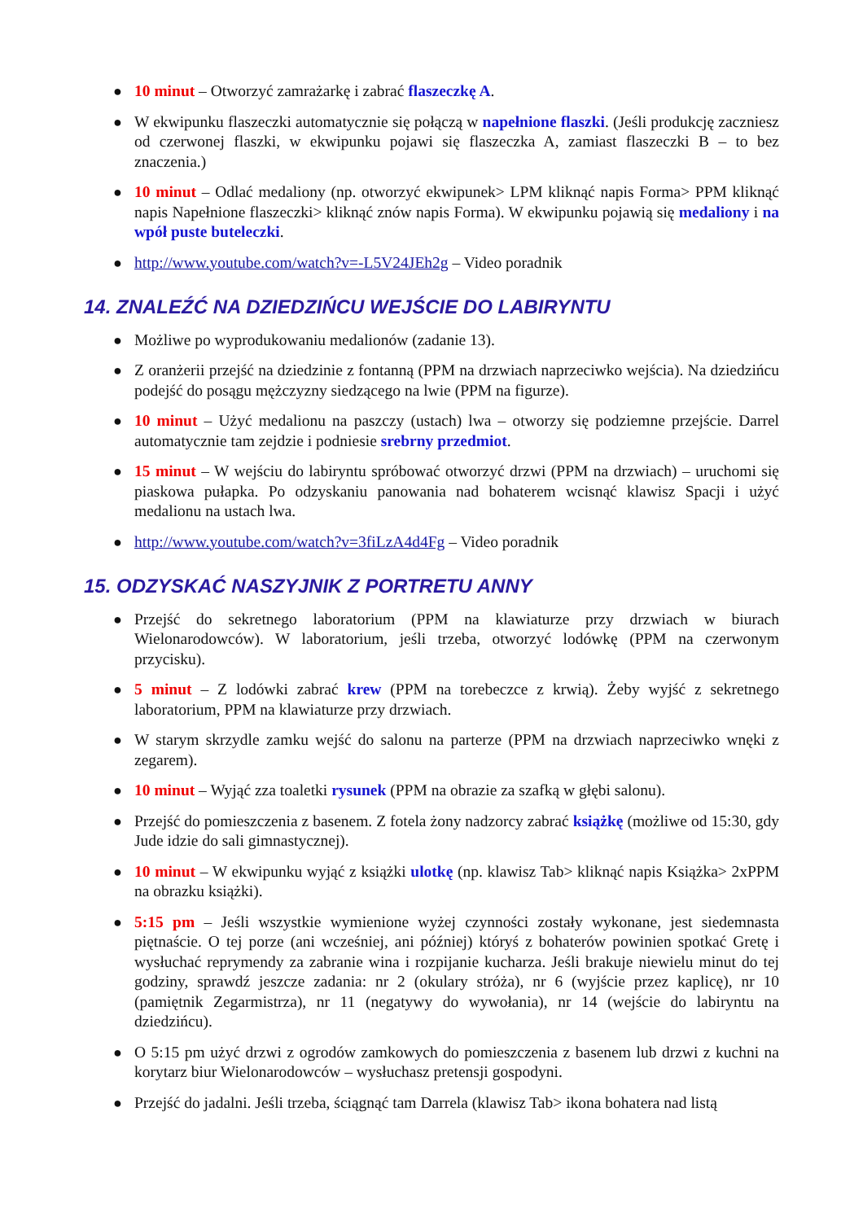● 10 minut – Otworzyć zamrażarkę i zabrać flaszeczkę A.
● W ekwipunku flaszeczki automatycznie się połączą w napełnione flaszki. (Jeśli produkcję zaczniesz od czerwonej flaszki, w ekwipunku pojawi się flaszeczka A, zamiast flaszeczki B – to bez znaczenia.)
● 10 minut – Odlać medaliony (np. otworzyć ekwipunek> LPM kliknąć napis Forma> PPM kliknąć napis Napełnione flaszeczki> kliknąć znów napis Forma). W ekwipunku pojawią się medaliony i na wpół puste buteleczki.
● http://www.youtube.com/watch?v=-L5V24JEh2g – Video poradnik
14. ZNALEŹĆ NA DZIEDZIŃCU WEJŚCIE DO LABIRYNTU
● Możliwe po wyprodukowaniu medalionów (zadanie 13).
● Z oranżerii przejść na dziedzinie z fontanną (PPM na drzwiach naprzeciwko wejścia). Na dziedzińcu podejść do posągu mężczyzny siedzącego na lwie (PPM na figurze).
● 10 minut – Użyć medalionu na paszczy (ustach) lwa – otworzy się podziemne przejście. Darrel automatycznie tam zejdzie i podniesie srebrny przedmiot.
● 15 minut – W wejściu do labiryntu spróbować otworzyć drzwi (PPM na drzwiach) – uruchomi się piaskowa pułapka. Po odzyskaniu panowania nad bohaterem wcisnąć klawisz Spacji i użyć medalionu na ustach lwa.
● http://www.youtube.com/watch?v=3fiLzA4d4Fg – Video poradnik
15. ODZYSKAĆ NASZYJNIK Z PORTRETU ANNY
● Przejść do sekretnego laboratorium (PPM na klawiaturze przy drzwiach w biurach Wielonarodowców). W laboratorium, jeśli trzeba, otworzyć lodówkę (PPM na czerwonym przycisku).
● 5 minut – Z lodówki zabrać krew (PPM na torebeczce z krwią). Żeby wyjść z sekretnego laboratorium, PPM na klawiaturze przy drzwiach.
● W starym skrzydle zamku wejść do salonu na parterze (PPM na drzwiach naprzeciwko wnęki z zegarem).
● 10 minut – Wyjąć zza toaletki rysunek (PPM na obrazie za szafką w głębi salonu).
● Przejść do pomieszczenia z basenem. Z fotela żony nadzorcy zabrać książkę (możliwe od 15:30, gdy Jude idzie do sali gimnastycznej).
● 10 minut – W ekwipunku wyjąć z książki ulotkę (np. klawisz Tab> kliknąć napis Książka> 2xPPM na obrazku książki).
● 5:15 pm – Jeśli wszystkie wymienione wyżej czynności zostały wykonane, jest siedemnasta piętnaście. O tej porze (ani wcześniej, ani później) któryś z bohaterów powinien spotkać Gretę i wysłuchać reprymendy za zabranie wina i rozpijanie kucharza. Jeśli brakuje niewielu minut do tej godziny, sprawdź jeszcze zadania: nr 2 (okulary stróża), nr 6 (wyjście przez kaplicę), nr 10 (pamiętnik Zegarmistrza), nr 11 (negatywy do wywołania), nr 14 (wejście do labiryntu na dziedzińcu).
● O 5:15 pm użyć drzwi z ogrodów zamkowych do pomieszczenia z basenem lub drzwi z kuchni na korytarz biur Wielonarodowców – wysłuchasz pretensji gospodyni.
● Przejść do jadalni. Jeśli trzeba, ściągnąć tam Darrela (klawisz Tab> ikona bohatera nad listą